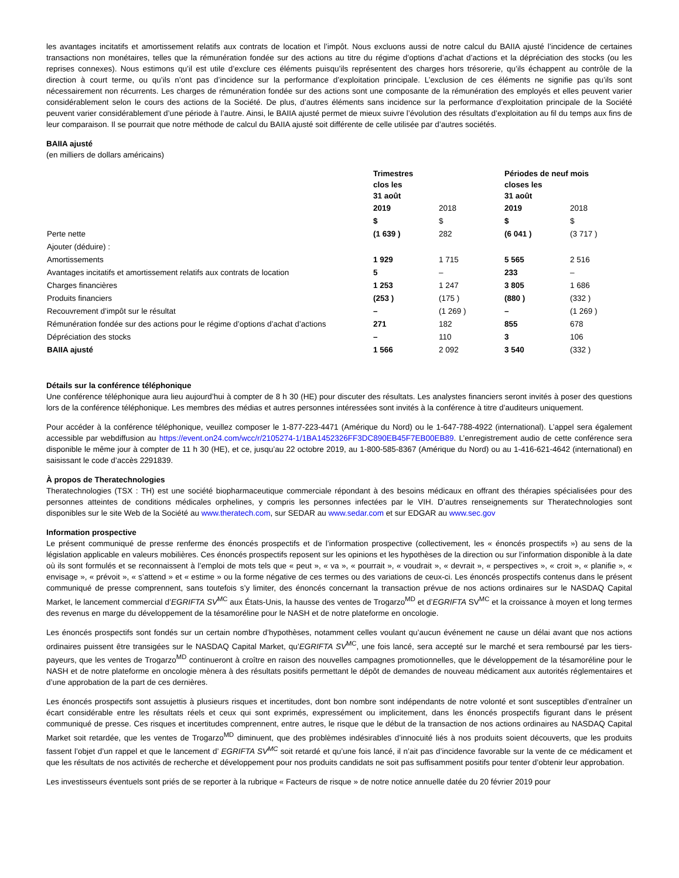les avantages incitatifs et amortissement relatifs aux contrats de location et l’impôt. Nous excluons aussi de notre calcul du BAIIA ajusté l’incidence de certaines transactions non monétaires, telles que la rémunération fondée sur des actions au titre du régime d’options d’achat d’actions et la dépréciation des stocks (ou les reprises connexes). Nous estimons qu’il est utile d’exclure ces éléments puisqu’ils représentent des charges hors trésorerie, qu’ils échappent au contrôle de la direction à court terme, ou qu’ils n’ont pas d’incidence sur la performance d’exploitation principale. L’exclusion de ces éléments ne signifie pas qu’ils sont nécessairement non récurrents. Les charges de rémunération fondée sur des actions sont une composante de la rémunération des employés et elles peuvent varier considérablement selon le cours des actions de la Société. De plus, d’autres éléments sans incidence sur la performance d’exploitation principale de la Société peuvent varier considérablement d’une période à l’autre. Ainsi, le BAIIA ajusté permet de mieux suivre l’évolution des résultats d’exploitation au fil du temps aux fins de leur comparaison. Il se pourrait que notre méthode de calcul du BAIIA ajusté soit différente de celle utilisée par d’autres sociétés.
BAIIA ajusté
(en milliers de dollars américains)
| | Trimestres clos les 31 août | | Périodes de neuf mois closes les 31 août | |
| --- | --- | --- | --- | --- |
| | 2019 | 2018 | 2019 | 2018 |
| | $ | $ | $ | $ |
| Perte nette | (1 639 ) | 282 | (6 041 ) | (3 717 ) |
| Ajouter (déduire) : | | | | |
| Amortissements | 1 929 | 1 715 | 5 565 | 2 516 |
| Avantages incitatifs et amortissement relatifs aux contrats de location | 5 | – | 233 | – |
| Charges financières | 1 253 | 1 247 | 3 805 | 1 686 |
| Produits financiers | (253 ) | (175 ) | (880 ) | (332 ) |
| Recouvrement d’impôt sur le résultat | – | (1 269 ) | – | (1 269 ) |
| Rémunération fondée sur des actions pour le régime d’options d’achat d’actions | 271 | 182 | 855 | 678 |
| Dépréciation des stocks | – | 110 | 3 | 106 |
| BAIIA ajusté | 1 566 | 2 092 | 3 540 | (332 ) |
Détails sur la conférence téléphonique
Une conférence téléphonique aura lieu aujourd’hui à compter de 8 h 30 (HE) pour discuter des résultats. Les analystes financiers seront invités à poser des questions lors de la conférence téléphonique. Les membres des médias et autres personnes intéressées sont invités à la conférence à titre d’auditeurs uniquement.
Pour accéder à la conférence téléphonique, veuillez composer le 1-877-223-4471 (Amérique du Nord) ou le 1-647-788-4922 (international). L’appel sera également accessible par webdiffusion au https://event.on24.com/wcc/r/2105274-1/1BA1452326FF3DC890EB45F7EB00EB89. L’enregistrement audio de cette conférence sera disponible le même jour à compter de 11 h 30 (HE), et ce, jusqu’au 22 octobre 2019, au 1-800-585-8367 (Amérique du Nord) ou au 1-416-621-4642 (international) en saisissant le code d’accès 2291839.
À propos de Theratechnologies
Theratechnologies (TSX : TH) est une société biopharmaceutique commerciale répondant à des besoins médicaux en offrant des thérapies spécialisées pour des personnes atteintes de conditions médicales orphelines, y compris les personnes infectées par le VIH. D’autres renseignements sur Theratechnologies sont disponibles sur le site Web de la Société au www.theratech.com, sur SEDAR au www.sedar.com et sur EDGAR au www.sec.gov
Information prospective
Le présent communiqué de presse renferme des énoncés prospectifs et de l’information prospective (collectivement, les « énoncés prospectifs ») au sens de la législation applicable en valeurs mobilières. Ces énoncés prospectifs reposent sur les opinions et les hypothèses de la direction ou sur l’information disponible à la date où ils sont formulés et se reconnaissent à l’emploi de mots tels que « peut », « va », « pourrait », « voudrait », « devrait », « perspectives », « croit », « planifie », « envisage », « prévoit », « s’attend » et « estime » ou la forme négative de ces termes ou des variations de ceux-ci. Les énoncés prospectifs contenus dans le présent communiqué de presse comprennent, sans toutefois s’y limiter, des énoncés concernant la transaction prévue de nos actions ordinaires sur le NASDAQ Capital Market, le lancement commercial d’EGRIFTA SV<sup>MC</sup> aux États-Unis, la hausse des ventes de Trogarzo<sup>MD</sup> et d’EGRIFTA SV<sup>MC</sup> et la croissance à moyen et long termes des revenus en marge du développement de la tésamoréline pour le NASH et de notre plateforme en oncologie.
Les énoncés prospectifs sont fondés sur un certain nombre d’hypothèses, notamment celles voulant qu’aucun événement ne cause un délai avant que nos actions ordinaires puissent être transigées sur le NASDAQ Capital Market, qu’EGRIFTA SV<sup>MC</sup>, une fois lancé, sera accepté sur le marché et sera remboursé par les tiers-payeurs, que les ventes de Trogarzo<sup>MD</sup> continueront à croître en raison des nouvelles campagnes promotionnelles, que le développement de la tésamoréline pour le NASH et de notre plateforme en oncologie mènera à des résultats positifs permettant le dépôt de demandes de nouveau médicament aux autorités réglementaires et d’une approbation de la part de ces dernières.
Les énoncés prospectifs sont assujettis à plusieurs risques et incertitudes, dont bon nombre sont indépendants de notre volonté et sont susceptibles d’entraîner un écart considérable entre les résultats réels et ceux qui sont exprimés, expressément ou implicitement, dans les énoncés prospectifs figurant dans le présent communiqué de presse. Ces risques et incertitudes comprennent, entre autres, le risque que le début de la transaction de nos actions ordinaires au NASDAQ Capital Market soit retardée, que les ventes de Trogarzo<sup>MD</sup> diminuent, que des problèmes indésirables d’innocuité liés à nos produits soient découverts, que les produits fassent l’objet d’un rappel et que le lancement d’ EGRIFTA SV<sup>MC</sup> soit retardé et qu’une fois lancé, il n’ait pas d’incidence favorable sur la vente de ce médicament et que les résultats de nos activités de recherche et développement pour nos produits candidats ne soit pas suffisamment positifs pour tenter d’obtenir leur approbation.
Les investisseurs éventuels sont priés de se reporter à la rubrique « Facteurs de risque » de notre notice annuelle datée du 20 février 2019 pour